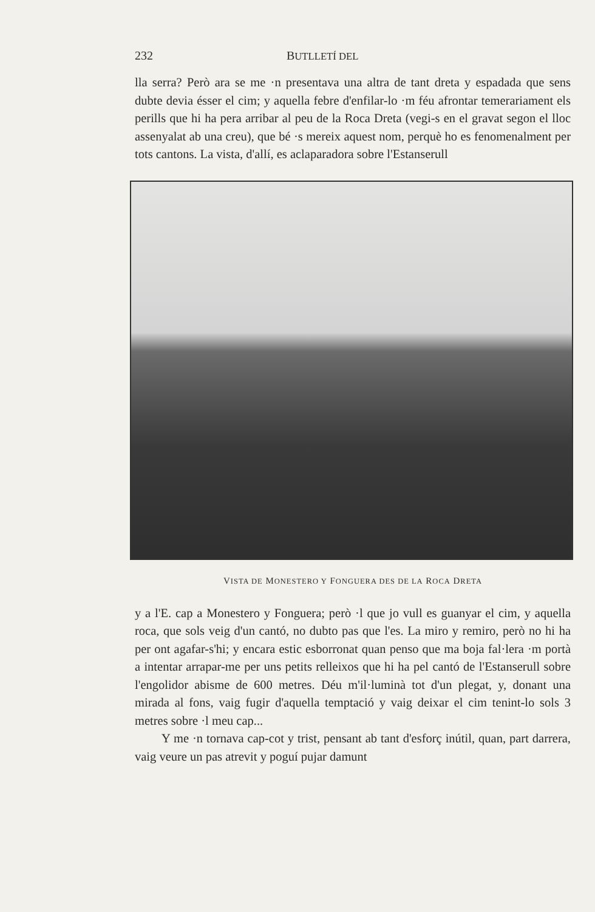232 BUTLLETÍ DEL
lla serra? Però ara se me ·n presentava una altra de tant dreta y espadada que sens dubte devia ésser el cim; y aquella febre d'enfilar-lo ·m féu afrontar temerariament els perills que hi ha pera arribar al peu de la Roca Dreta (vegi-s en el gravat segon el lloc assenyalat ab una creu), que bé ·s mereix aquest nom, perquè ho es fenomenalment per tots cantons. La vista, d'allí, es aclaparadora sobre l'Estanserull
VISTA DE MONESTERO Y FONGUERA DES DE LA ROCA DRETA
y a l'E. cap a Monestero y Fonguera; però ·l que jo vull es guanyar el cim, y aquella roca, que sols veig d'un cantó, no dubto pas que l'es. La miro y remiro, però no hi ha per ont agafar-s'hi; y encara estic esborronat quan penso que ma boja fal·lera ·m portà a intentar arrapar-me per uns petits relleixos que hi ha pel cantó de l'Estanserull sobre l'engolidor abisme de 600 metres. Déu m'il·luminà tot d'un plegat, y, donant una mirada al fons, vaig fugir d'aquella temptació y vaig deixar el cim tenint-lo sols 3 metres sobre ·l meu cap...
Y me ·n tornava cap-cot y trist, pensant ab tant d'esforç inútil, quan, part darrera, vaig veure un pas atrevit y poguí pujar damunt